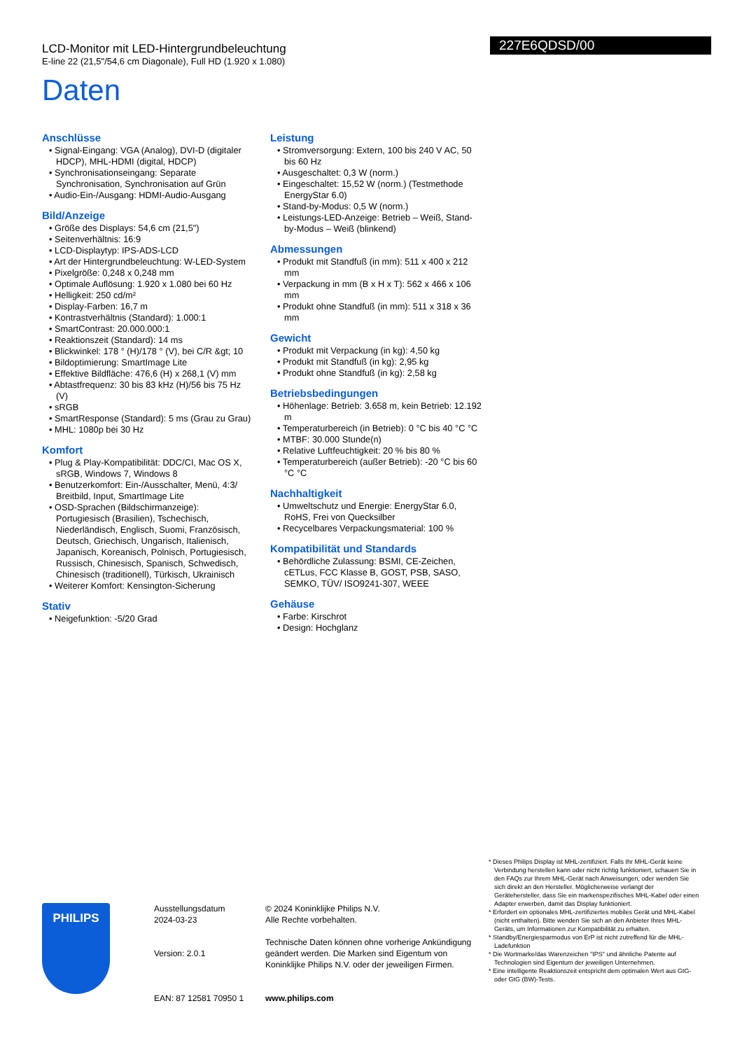LCD-Monitor mit LED-Hintergrundbeleuchtung
E-line 22 (21,5"/54,6 cm Diagonale), Full HD (1.920 x 1.080)
227E6QDSD/00
Daten
Anschlüsse
• Signal-Eingang: VGA (Analog), DVI-D (digitaler HDCP), MHL-HDMI (digital, HDCP)
• Synchronisationseingang: Separate Synchronisation, Synchronisation auf Grün
• Audio-Ein-/Ausgang: HDMI-Audio-Ausgang
Bild/Anzeige
• Größe des Displays: 54,6 cm (21,5")
• Seitenverhältnis: 16:9
• LCD-Displaytyp: IPS-ADS-LCD
• Art der Hintergrundbeleuchtung: W-LED-System
• Pixelgröße: 0,248 x 0,248 mm
• Optimale Auflösung: 1.920 x 1.080 bei 60 Hz
• Helligkeit: 250 cd/m²
• Display-Farben: 16,7 m
• Kontrastverhältnis (Standard): 1.000:1
• SmartContrast: 20.000.000:1
• Reaktionszeit (Standard): 14 ms
• Blickwinkel: 178 ° (H)/178 ° (V), bei C/R &gt; 10
• Bildoptimierung: SmartImage Lite
• Effektive Bildfläche: 476,6 (H) x 268,1 (V) mm
• Abtastfrequenz: 30 bis 83 kHz (H)/56 bis 75 Hz (V)
• sRGB
• SmartResponse (Standard): 5 ms (Grau zu Grau)
• MHL: 1080p bei 30 Hz
Komfort
• Plug & Play-Kompatibilität: DDC/CI, Mac OS X, sRGB, Windows 7, Windows 8
• Benutzerkomfort: Ein-/Ausschalter, Menü, 4:3/ Breitbild, Input, SmartImage Lite
• OSD-Sprachen (Bildschirmanzeige): Portugiesisch (Brasilien), Tschechisch, Niederländisch, Englisch, Suomi, Französisch, Deutsch, Griechisch, Ungarisch, Italienisch, Japanisch, Koreanisch, Polnisch, Portugiesisch, Russisch, Chinesisch, Spanisch, Schwedisch, Chinesisch (traditionell), Türkisch, Ukrainisch
• Weiterer Komfort: Kensington-Sicherung
Stativ
• Neigefunktion: -5/20 Grad
Leistung
• Stromversorgung: Extern, 100 bis 240 V AC, 50 bis 60 Hz
• Ausgeschaltet: 0,3 W (norm.)
• Eingeschaltet: 15,52 W (norm.) (Testmethode EnergyStar 6.0)
• Stand-by-Modus: 0,5 W (norm.)
• Leistungs-LED-Anzeige: Betrieb – Weiß, Stand-by-Modus – Weiß (blinkend)
Abmessungen
• Produkt mit Standfuß (in mm): 511 x 400 x 212 mm
• Verpackung in mm (B x H x T): 562 x 466 x 106 mm
• Produkt ohne Standfuß (in mm): 511 x 318 x 36 mm
Gewicht
• Produkt mit Verpackung (in kg): 4,50 kg
• Produkt mit Standfuß (in kg): 2,95 kg
• Produkt ohne Standfuß (in kg): 2,58 kg
Betriebsbedingungen
• Höhenlage: Betrieb: 3.658 m, kein Betrieb: 12.192 m
• Temperaturbereich (in Betrieb): 0 °C bis 40 °C °C
• MTBF: 30.000 Stunde(n)
• Relative Luftfeuchtigkeit: 20 % bis 80 %
• Temperaturbereich (außer Betrieb): -20 °C bis 60 °C °C
Nachhaltigkeit
• Umweltschutz und Energie: EnergyStar 6.0, RoHS, Frei von Quecksilber
• Recycelbares Verpackungsmaterial: 100 %
Kompatibilität und Standards
• Behördliche Zulassung: BSMI, CE-Zeichen, cETLus, FCC Klasse B, GOST, PSB, SASO, SEMKO, TÜV/ ISO9241-307, WEEE
Gehäuse
• Farbe: Kirschrot
• Design: Hochglanz
PHILIPS
Ausstellungsdatum
2024-03-23
Version: 2.0.1
EAN: 87 12581 70950 1
© 2024 Koninklijke Philips N.V.
Alle Rechte vorbehalten.
Technische Daten können ohne vorherige Ankündigung geändert werden. Die Marken sind Eigentum von Koninklijke Philips N.V. oder der jeweiligen Firmen.
www.philips.com
* Dieses Philips Display ist MHL-zertifiziert. Falls Ihr MHL-Gerät keine Verbindung herstellen kann oder nicht richtig funktioniert, schauen Sie in den FAQs zur Ihrem MHL-Gerät nach Anweisungen, oder wenden Sie sich direkt an den Hersteller. Möglicherweise verlangt der Gerätehersteller, dass Sie ein markenspezifisches MHL-Kabel oder einen Adapter erwerben, damit das Display funktioniert.
* Erfordert ein optionales MHL-zertifiziertes mobiles Gerät und MHL-Kabel (nicht enthalten). Bitte wenden Sie sich an den Anbieter Ihres MHL-Geräts, um Informationen zur Kompatibilität zu erhalten.
* Standby/Energiesparmodus von ErP ist nicht zutreffend für die MHL-Ladefunktion
* Die Wortmarke/das Warenzeichen "IPS" und ähnliche Patente auf Technologien sind Eigentum der jeweiligen Unternehmen.
* Eine intelligente Reaktionszeit entspricht dem optimalen Wert aus GtG- oder GtG (BW)-Tests.